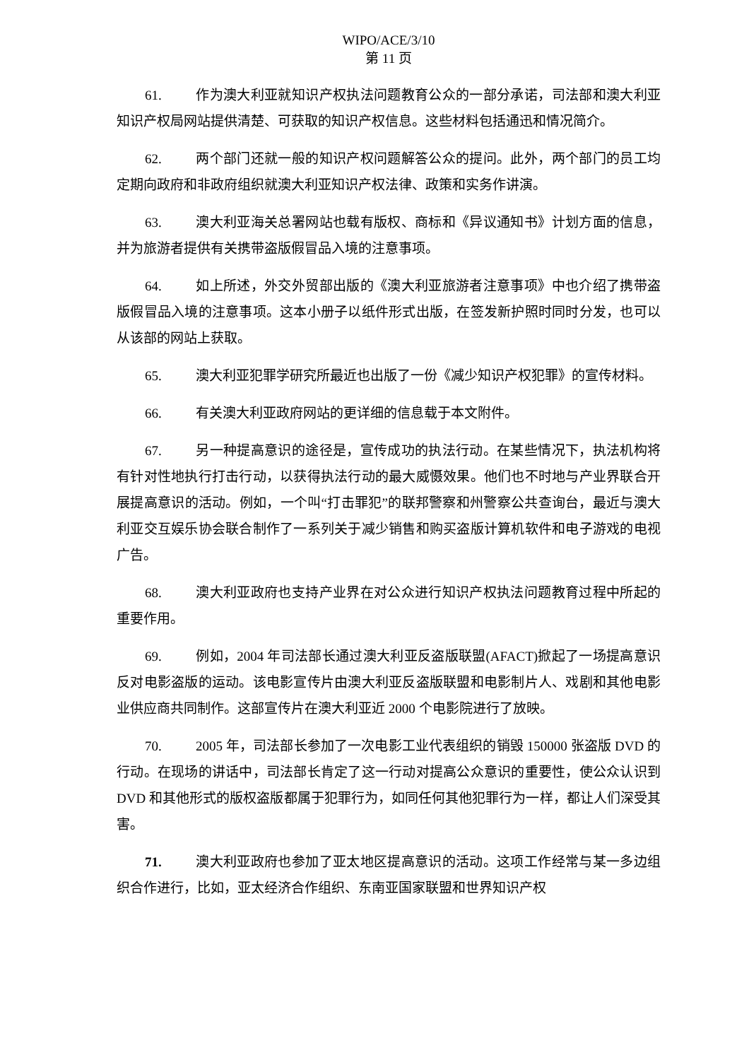WIPO/ACE/3/10
第 11 页
61. 作为澳大利亚就知识产权执法问题教育公众的一部分承诺，司法部和澳大利亚知识产权局网站提供清楚、可获取的知识产权信息。这些材料包括通迅和情况简介。
62. 两个部门还就一般的知识产权问题解答公众的提问。此外，两个部门的员工均定期向政府和非政府组织就澳大利亚知识产权法律、政策和实务作讲演。
63. 澳大利亚海关总署网站也载有版权、商标和《异议通知书》计划方面的信息，并为旅游者提供有关携带盗版假冒品入境的注意事项。
64. 如上所述，外交外贸部出版的《澳大利亚旅游者注意事项》中也介绍了携带盗版假冒品入境的注意事项。这本小册子以纸件形式出版，在签发新护照时同时分发，也可以从该部的网站上获取。
65. 澳大利亚犯罪学研究所最近也出版了一份《减少知识产权犯罪》的宣传材料。
66. 有关澳大利亚政府网站的更详细的信息载于本文附件。
67. 另一种提高意识的途径是，宣传成功的执法行动。在某些情况下，执法机构将有针对性地执行打击行动，以获得执法行动的最大威慑效果。他们也不时地与产业界联合开展提高意识的活动。例如，一个叫“打击罪犯”的联邦警察和州警察公共查询台，最近与澳大利亚交互娱乐协会联合制作了一系列关于减少销售和购买盗版计算机软件和电子游戏的电视广告。
68. 澳大利亚政府也支持产业界在对公众进行知识产权执法问题教育过程中所起的重要作用。
69. 例如，2004 年司法部长通过澳大利亚反盗版联盟(AFACT)掀起了一场提高意识反对电影盗版的运动。该电影宣传片由澳大利亚反盗版联盟和电影制片人、戏剧和其他电影业供应商共同制作。这部宣传片在澳大利亚近 2000 个电影院进行了放映。
70. 2005 年，司法部长参加了一次电影工业代表组织的销毁 150000 张盗版 DVD 的行动。在现场的讲话中，司法部长肯定了这一行动对提高公众意识的重要性，使公众认识到 DVD 和其他形式的版权盗版都属于犯罪行为，如同任何其他犯罪行为一样，都让人们深受其害。
71. 澳大利亚政府也参加了亚太地区提高意识的活动。这项工作经常与某一多边组织合作进行，比如，亚太经济合作组织、东南亚国家联盟和世界知识产权